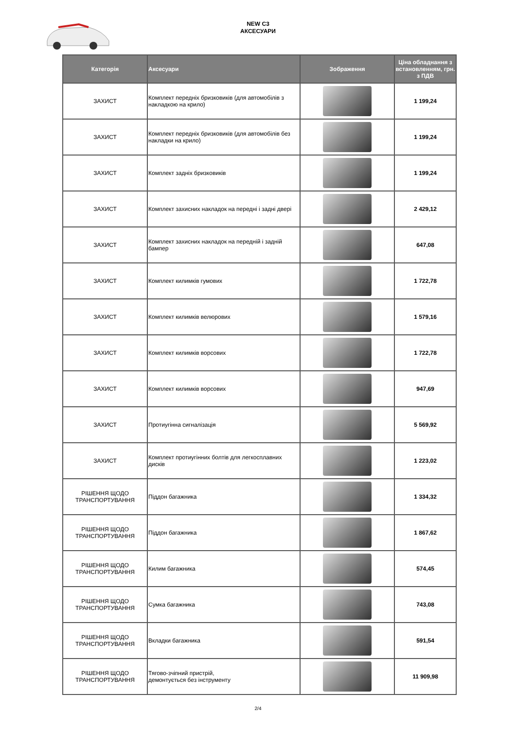NEW C3
АКСЕСУАРИ
| Категорія | Аксесуари | Зображення | Ціна обладнання з встановленням, грн. з ПДВ |
| --- | --- | --- | --- |
| ЗАХИСТ | Комплект передніх бризковиків (для автомобілів з накладкою на крило) | | 1 199,24 |
| ЗАХИСТ | Комплект передніх бризковиків (для автомобілів без накладки на крило) | | 1 199,24 |
| ЗАХИСТ | Комплект задніх бризковиків | | 1 199,24 |
| ЗАХИСТ | Комплект захисних накладок на передні і задні двері | | 2 429,12 |
| ЗАХИСТ | Комплект захисних накладок на передній і задній бампер | | 647,08 |
| ЗАХИСТ | Комплект килимків гумових | | 1 722,78 |
| ЗАХИСТ | Комплект килимків велюрових | | 1 579,16 |
| ЗАХИСТ | Комплект килимків ворсових | | 1 722,78 |
| ЗАХИСТ | Комплект килимків ворсових | | 947,69 |
| ЗАХИСТ | Протиугінна сигналізація | | 5 569,92 |
| ЗАХИСТ | Комплект протиугінних болтів для легкосплавних дисків | | 1 223,02 |
| РІШЕННЯ ЩОДО ТРАНСПОРТУВАННЯ | Піддон багажника | | 1 334,32 |
| РІШЕННЯ ЩОДО ТРАНСПОРТУВАННЯ | Піддон багажника | | 1 867,62 |
| РІШЕННЯ ЩОДО ТРАНСПОРТУВАННЯ | Килим багажника | | 574,45 |
| РІШЕННЯ ЩОДО ТРАНСПОРТУВАННЯ | Сумка багажника | | 743,08 |
| РІШЕННЯ ЩОДО ТРАНСПОРТУВАННЯ | Вкладки багажника | | 591,54 |
| РІШЕННЯ ЩОДО ТРАНСПОРТУВАННЯ | Тягово-зчіпний пристрій, демонтується без інструменту | | 11 909,98 |
2/4